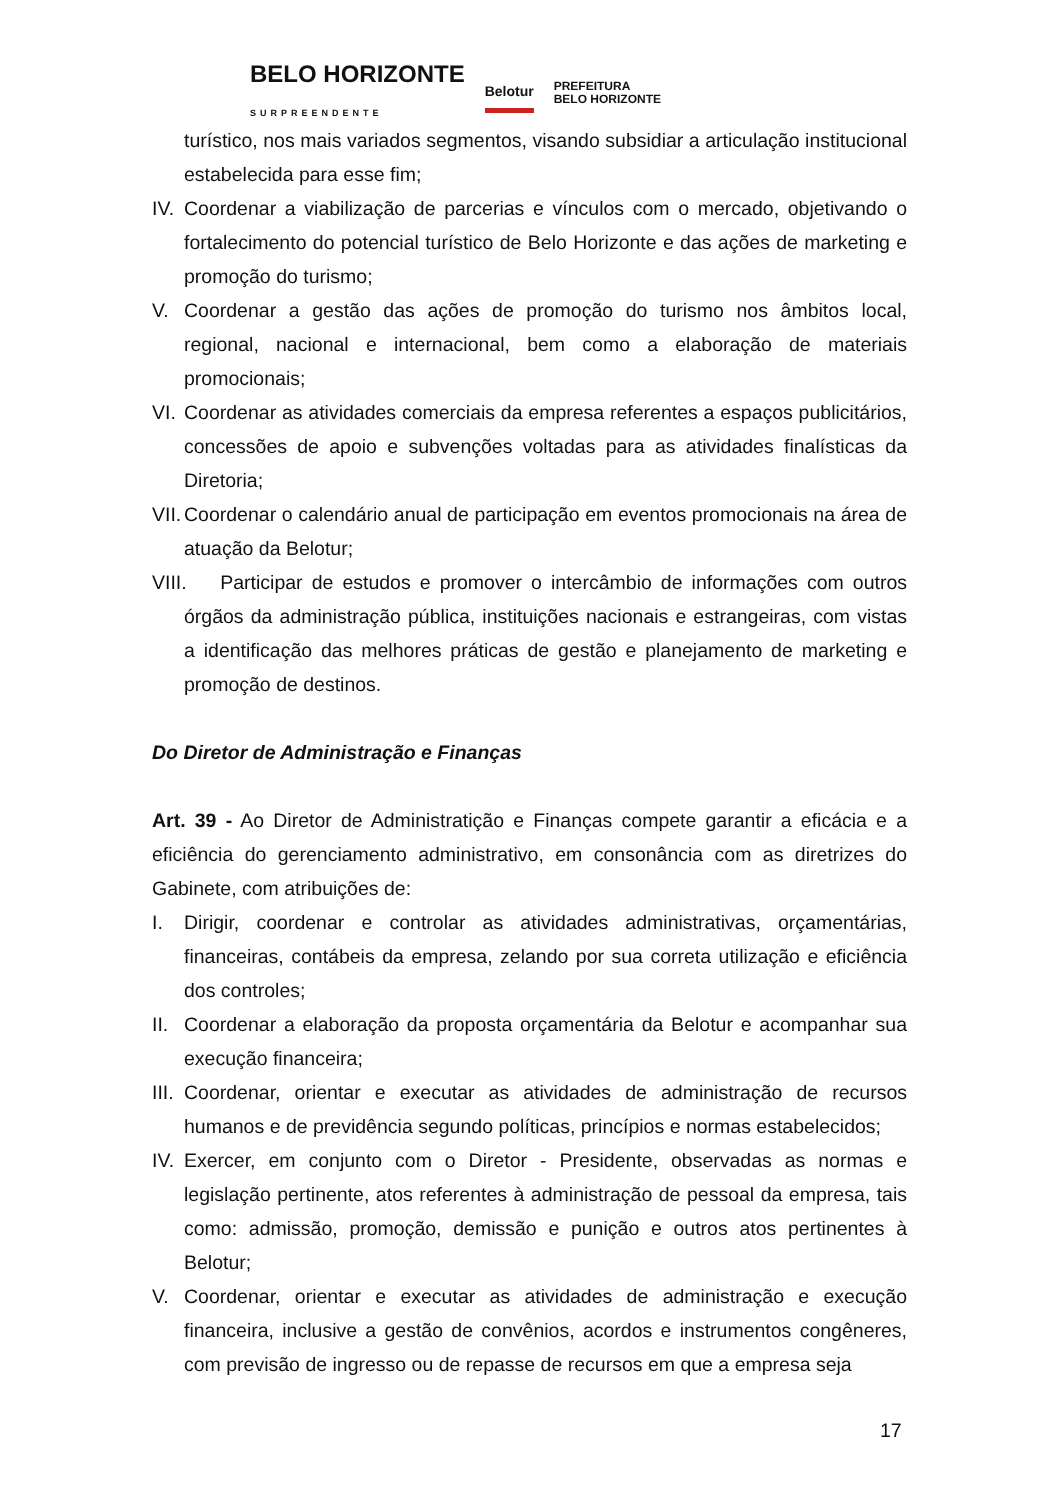BELO HORIZONTE
SURPREENDENTE Belotur PREFEITURA
BELO HORIZONTE
turístico, nos mais variados segmentos, visando subsidiar a articulação institucional estabelecida para esse fim;
IV. Coordenar a viabilização de parcerias e vínculos com o mercado, objetivando o fortalecimento do potencial turístico de Belo Horizonte e das ações de marketing e promoção do turismo;
V. Coordenar a gestão das ações de promoção do turismo nos âmbitos local, regional, nacional e internacional, bem como a elaboração de materiais promocionais;
VI. Coordenar as atividades comerciais da empresa referentes a espaços publicitários, concessões de apoio e subvenções voltadas para as atividades finalísticas da Diretoria;
VII. Coordenar o calendário anual de participação em eventos promocionais na área de atuação da Belotur;
VIII. Participar de estudos e promover o intercâmbio de informações com outros órgãos da administração pública, instituições nacionais e estrangeiras, com vistas a identificação das melhores práticas de gestão e planejamento de marketing e promoção de destinos.
Do Diretor de Administração e Finanças
Art. 39 - Ao Diretor de Administratição e Finanças compete garantir a eficácia e a eficiência do gerenciamento administrativo, em consonância com as diretrizes do Gabinete, com atribuições de:
I. Dirigir, coordenar e controlar as atividades administrativas, orçamentárias, financeiras, contábeis da empresa, zelando por sua correta utilização e eficiência dos controles;
II. Coordenar a elaboração da proposta orçamentária da Belotur e acompanhar sua execução financeira;
III. Coordenar, orientar e executar as atividades de administração de recursos humanos e de previdência segundo políticas, princípios e normas estabelecidos;
IV. Exercer, em conjunto com o Diretor - Presidente, observadas as normas e legislação pertinente, atos referentes à administração de pessoal da empresa, tais como: admissão, promoção, demissão e punição e outros atos pertinentes à Belotur;
V. Coordenar, orientar e executar as atividades de administração e execução financeira, inclusive a gestão de convênios, acordos e instrumentos congêneres, com previsão de ingresso ou de repasse de recursos em que a empresa seja
17